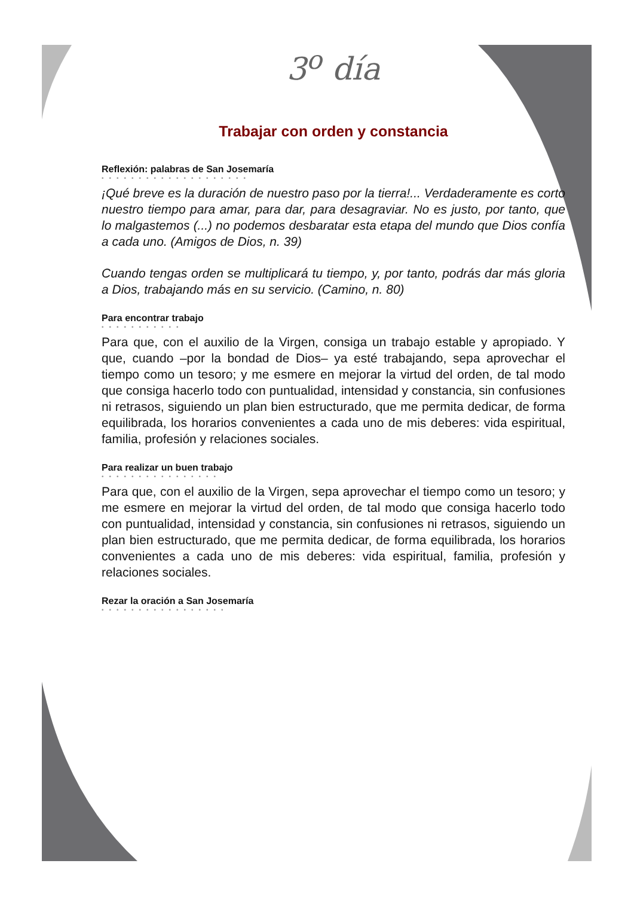3<sup>o</sup> día
Trabajar con orden y constancia
Reflexión: palabras de San Josemaría
••••••••••••••••••••
¡Qué breve es la duración de nuestro paso por la tierra!... Verdaderamente es corto nuestro tiempo para amar, para dar, para desagraviar. No es justo, por tanto, que lo malgastemos (...) no podemos desbaratar esta etapa del mundo que Dios confía a cada uno. (Amigos de Dios, n. 39)
Cuando tengas orden se multiplicará tu tiempo, y, por tanto, podrás dar más gloria a Dios, trabajando más en su servicio. (Camino, n. 80)
Para encontrar trabajo
•••••••••••
Para que, con el auxilio de la Virgen, consiga un trabajo estable y apropiado. Y que, cuando –por la bondad de Dios– ya esté trabajando, sepa aprovechar el tiempo como un tesoro; y me esmere en mejorar la virtud del orden, de tal modo que consiga hacerlo todo con puntualidad, intensidad y constancia, sin confusiones ni retrasos, siguiendo un plan bien estructurado, que me permita dedicar, de forma equilibrada, los horarios convenientes a cada uno de mis deberes: vida espiritual, familia, profesión y relaciones sociales.
Para realizar un buen trabajo
••••••••••••••••
Para que, con el auxilio de la Virgen, sepa aprovechar el tiempo como un tesoro; y me esmere en mejorar la virtud del orden, de tal modo que consiga hacerlo todo con puntualidad, intensidad y constancia, sin confusiones ni retrasos, siguiendo un plan bien estructurado, que me permita dedicar, de forma equilibrada, los horarios convenientes a cada uno de mis deberes: vida espiritual, familia, profesión y relaciones sociales.
Rezar la oración a San Josemaría
•••••••••••••••••